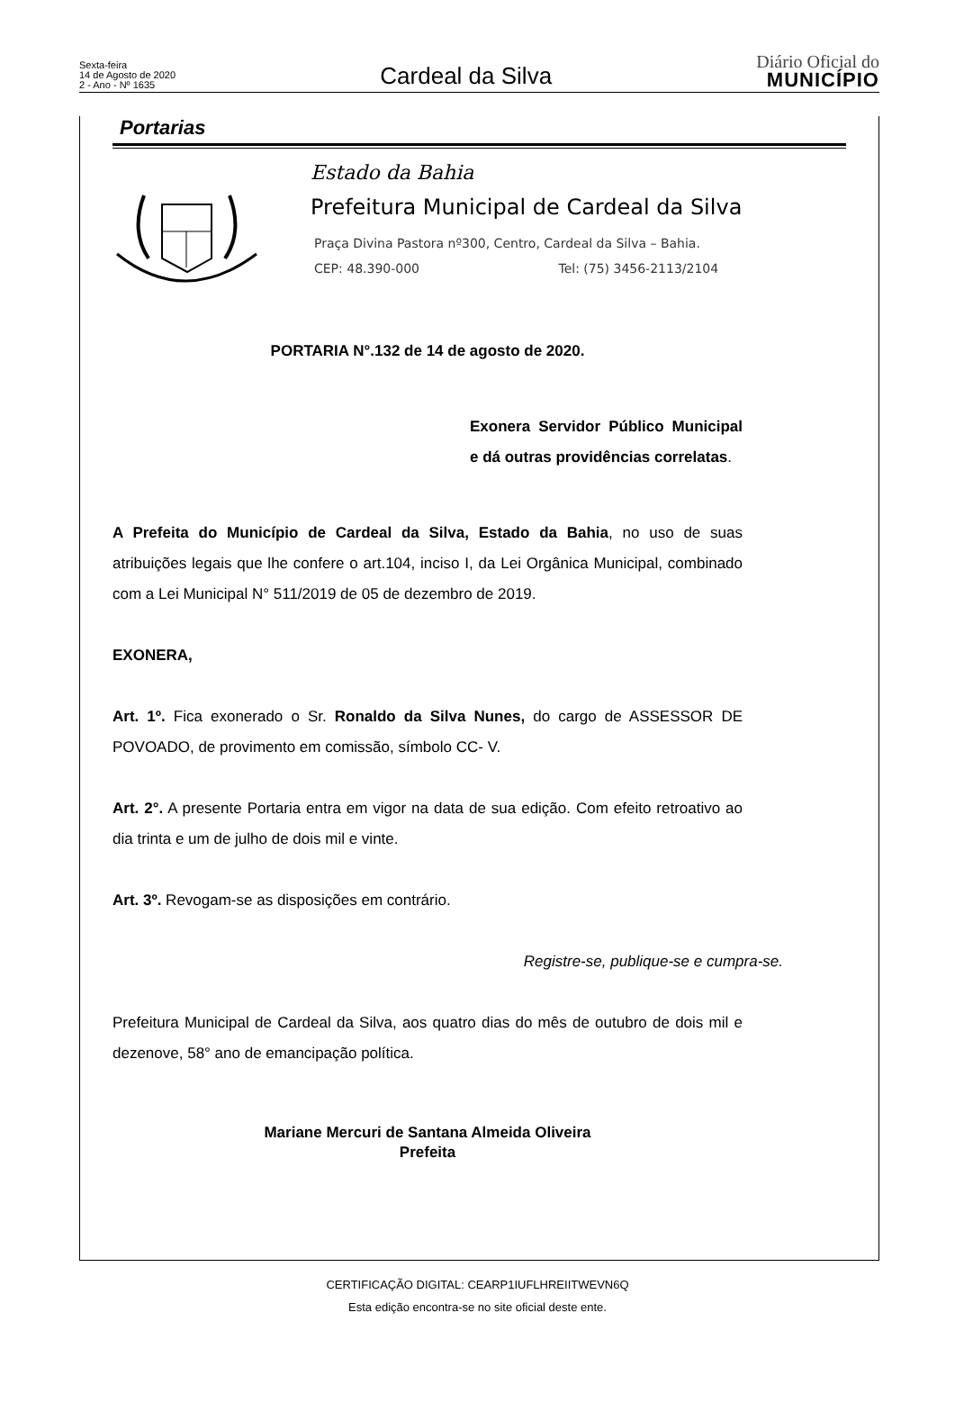Sexta-feira
14 de Agosto de 2020
2 - Ano - Nº 1635
Cardeal da Silva
Diário Oficial do
MUNICÍPIO
Portarias
Estado da Bahia
Prefeitura Municipal de Cardeal da Silva
Praça Divina Pastora nº300, Centro, Cardeal da Silva – Bahia.
CEP: 48.390-000 Tel: (75) 3456-2113/2104
PORTARIA N°.132 de 14 de agosto de 2020.
Exonera Servidor Público Municipal e dá outras providências correlatas.
A Prefeita do Município de Cardeal da Silva, Estado da Bahia, no uso de suas atribuições legais que lhe confere o art.104, inciso I, da Lei Orgânica Municipal, combinado com a Lei Municipal N° 511/2019 de 05 de dezembro de 2019.
EXONERA,
Art. 1º. Fica exonerado o Sr. Ronaldo da Silva Nunes, do cargo de ASSESSOR DE POVOADO, de provimento em comissão, símbolo CC- V.
Art. 2°. A presente Portaria entra em vigor na data de sua edição. Com efeito retroativo ao dia trinta e um de julho de dois mil e vinte.
Art. 3º. Revogam-se as disposições em contrário.
Registre-se, publique-se e cumpra-se.
Prefeitura Municipal de Cardeal da Silva, aos quatro dias do mês de outubro de dois mil e dezenove, 58° ano de emancipação política.
Mariane Mercuri de Santana Almeida Oliveira
Prefeita
CERTIFICAÇÃO DIGITAL: CEARP1IUFLHREIITWEVN6Q
Esta edição encontra-se no site oficial deste ente.